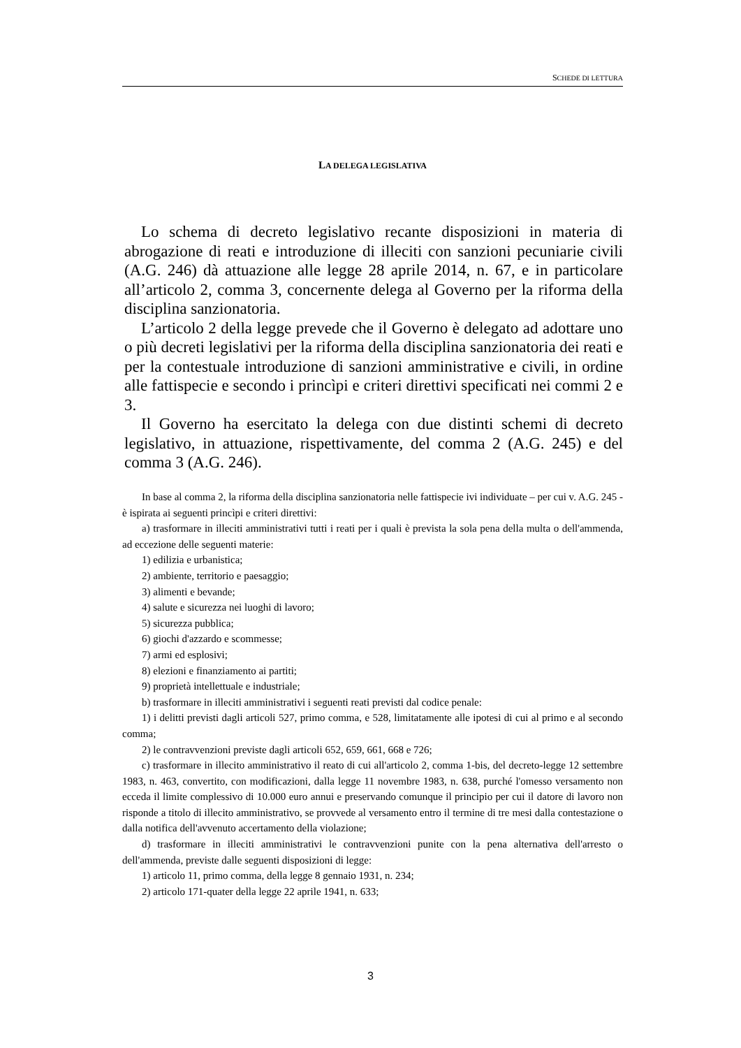SCHEDE DI LETTURA
LA DELEGA LEGISLATIVA
Lo schema di decreto legislativo recante disposizioni in materia di abrogazione di reati e introduzione di illeciti con sanzioni pecuniarie civili (A.G. 246) dà attuazione alle legge 28 aprile 2014, n. 67, e in particolare all’articolo 2, comma 3, concernente delega al Governo per la riforma della disciplina sanzionatoria.
L’articolo 2 della legge prevede che il Governo è delegato ad adottare uno o più decreti legislativi per la riforma della disciplina sanzionatoria dei reati e per la contestuale introduzione di sanzioni amministrative e civili, in ordine alle fattispecie e secondo i princìpi e criteri direttivi specificati nei commi 2 e 3.
Il Governo ha esercitato la delega con due distinti schemi di decreto legislativo, in attuazione, rispettivamente, del comma 2 (A.G. 245) e del comma 3 (A.G. 246).
In base al comma 2, la riforma della disciplina sanzionatoria nelle fattispecie ivi individuate – per cui v. A.G. 245 - è ispirata ai seguenti princìpi e criteri direttivi:
a) trasformare in illeciti amministrativi tutti i reati per i quali è prevista la sola pena della multa o dell'ammenda, ad eccezione delle seguenti materie:
1) edilizia e urbanistica;
2) ambiente, territorio e paesaggio;
3) alimenti e bevande;
4) salute e sicurezza nei luoghi di lavoro;
5) sicurezza pubblica;
6) giochi d'azzardo e scommesse;
7) armi ed esplosivi;
8) elezioni e finanziamento ai partiti;
9) proprietà intellettuale e industriale;
b) trasformare in illeciti amministrativi i seguenti reati previsti dal codice penale:
1) i delitti previsti dagli articoli 527, primo comma, e 528, limitatamente alle ipotesi di cui al primo e al secondo comma;
2) le contravvenzioni previste dagli articoli 652, 659, 661, 668 e 726;
c) trasformare in illecito amministrativo il reato di cui all'articolo 2, comma 1-bis, del decreto-legge 12 settembre 1983, n. 463, convertito, con modificazioni, dalla legge 11 novembre 1983, n. 638, purché l'omesso versamento non ecceda il limite complessivo di 10.000 euro annui e preservando comunque il principio per cui il datore di lavoro non risponde a titolo di illecito amministrativo, se provvede al versamento entro il termine di tre mesi dalla contestazione o dalla notifica dell'avvenuto accertamento della violazione;
d) trasformare in illeciti amministrativi le contravvenzioni punite con la pena alternativa dell'arresto o dell'ammenda, previste dalle seguenti disposizioni di legge:
1) articolo 11, primo comma, della legge 8 gennaio 1931, n. 234;
2) articolo 171-quater della legge 22 aprile 1941, n. 633;
3